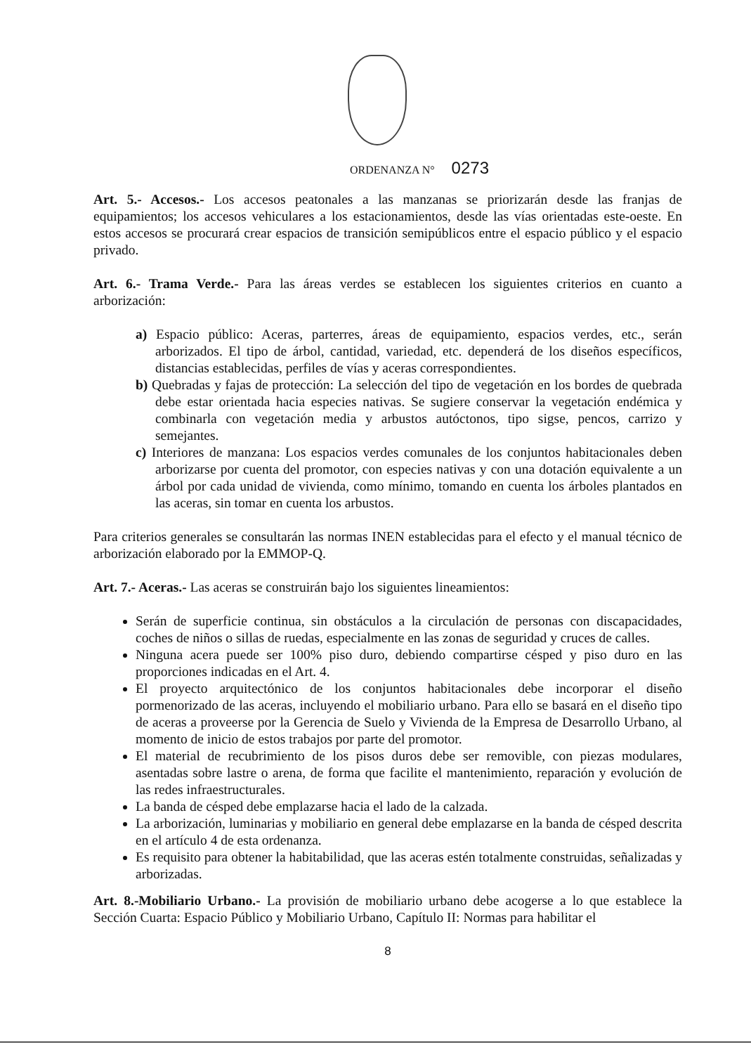ORDENANZA N° 0273
Art. 5.- Accesos.- Los accesos peatonales a las manzanas se priorizarán desde las franjas de equipamientos; los accesos vehiculares a los estacionamientos, desde las vías orientadas este-oeste. En estos accesos se procurará crear espacios de transición semipúblicos entre el espacio público y el espacio privado.
Art. 6.- Trama Verde.- Para las áreas verdes se establecen los siguientes criterios en cuanto a arborización:
a) Espacio público: Aceras, parterres, áreas de equipamiento, espacios verdes, etc., serán arborizados. El tipo de árbol, cantidad, variedad, etc. dependerá de los diseños específicos, distancias establecidas, perfiles de vías y aceras correspondientes.
b) Quebradas y fajas de protección: La selección del tipo de vegetación en los bordes de quebrada debe estar orientada hacia especies nativas. Se sugiere conservar la vegetación endémica y combinarla con vegetación media y arbustos autóctonos, tipo sigse, pencos, carrizo y semejantes.
c) Interiores de manzana: Los espacios verdes comunales de los conjuntos habitacionales deben arborizarse por cuenta del promotor, con especies nativas y con una dotación equivalente a un árbol por cada unidad de vivienda, como mínimo, tomando en cuenta los árboles plantados en las aceras, sin tomar en cuenta los arbustos.
Para criterios generales se consultarán las normas INEN establecidas para el efecto y el manual técnico de arborización elaborado por la EMMOP-Q.
Art. 7.- Aceras.- Las aceras se construirán bajo los siguientes lineamientos:
Serán de superficie continua, sin obstáculos a la circulación de personas con discapacidades, coches de niños o sillas de ruedas, especialmente en las zonas de seguridad y cruces de calles.
Ninguna acera puede ser 100% piso duro, debiendo compartirse césped y piso duro en las proporciones indicadas en el Art. 4.
El proyecto arquitectónico de los conjuntos habitacionales debe incorporar el diseño pormenorizado de las aceras, incluyendo el mobiliario urbano. Para ello se basará en el diseño tipo de aceras a proveerse por la Gerencia de Suelo y Vivienda de la Empresa de Desarrollo Urbano, al momento de inicio de estos trabajos por parte del promotor.
El material de recubrimiento de los pisos duros debe ser removible, con piezas modulares, asentadas sobre lastre o arena, de forma que facilite el mantenimiento, reparación y evolución de las redes infraestructurales.
La banda de césped debe emplazarse hacia el lado de la calzada.
La arborización, luminarias y mobiliario en general debe emplazarse en la banda de césped descrita en el artículo 4 de esta ordenanza.
Es requisito para obtener la habitabilidad, que las aceras estén totalmente construidas, señalizadas y arborizadas.
Art. 8.-Mobiliario Urbano.- La provisión de mobiliario urbano debe acogerse a lo que establece la Sección Cuarta: Espacio Público y Mobiliario Urbano, Capítulo II: Normas para habilitar el
8